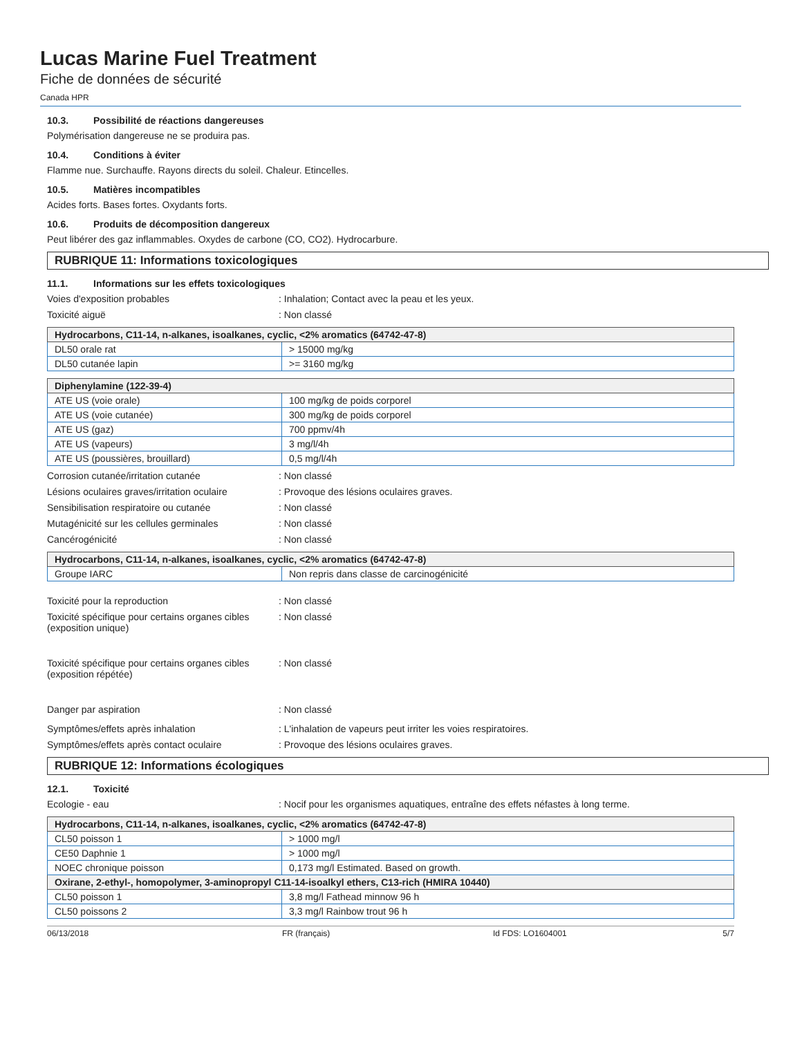Lucas Marine Fuel Treatment
Fiche de données de sécurité
Canada HPR
10.3. Possibilité de réactions dangereuses
Polymérisation dangereuse ne se produira pas.
10.4. Conditions à éviter
Flamme nue. Surchauffe. Rayons directs du soleil. Chaleur. Etincelles.
10.5. Matières incompatibles
Acides forts. Bases fortes. Oxydants forts.
10.6. Produits de décomposition dangereux
Peut libérer des gaz inflammables. Oxydes de carbone (CO, CO2). Hydrocarbure.
RUBRIQUE 11: Informations toxicologiques
11.1. Informations sur les effets toxicologiques
Voies d'exposition probables : Inhalation; Contact avec la peau et les yeux.
Toxicité aiguë : Non classé
| Hydrocarbons, C11-14, n-alkanes, isoalkanes, cyclic, <2% aromatics (64742-47-8) | |
| --- | --- |
| DL50 orale rat | > 15000 mg/kg |
| DL50 cutanée lapin | >= 3160 mg/kg |
| Diphenylamine (122-39-4) | |
| --- | --- |
| ATE US (voie orale) | 100 mg/kg de poids corporel |
| ATE US (voie cutanée) | 300 mg/kg de poids corporel |
| ATE US (gaz) | 700 ppmv/4h |
| ATE US (vapeurs) | 3 mg/l/4h |
| ATE US (poussières, brouillard) | 0,5 mg/l/4h |
Corrosion cutanée/irritation cutanée : Non classé
Lésions oculaires graves/irritation oculaire
: Provoque des lésions oculaires graves.
Sensibilisation respiratoire ou cutanée : Non classé
Mutagénicité sur les cellules germinales
: Non classé
Cancérogénicité : Non classé
| Hydrocarbons, C11-14, n-alkanes, isoalkanes, cyclic, <2% aromatics (64742-47-8) | |
| --- | --- |
| Groupe IARC | Non repris dans classe de carcinogénicité |
Toxicité pour la reproduction : Non classé
Toxicité spécifique pour certains organes cibles (exposition unique)
: Non classé
Toxicité spécifique pour certains organes cibles (exposition répétée)
: Non classé
Danger par aspiration : Non classé
Symptômes/effets après inhalation : L'inhalation de vapeurs peut irriter les voies respiratoires.
Symptômes/effets après contact oculaire : Provoque des lésions oculaires graves.
RUBRIQUE 12: Informations écologiques
12.1. Toxicité
Ecologie - eau : Nocif pour les organismes aquatiques, entraîne des effets néfastes à long terme.
| Hydrocarbons, C11-14, n-alkanes, isoalkanes, cyclic, <2% aromatics (64742-47-8) | |
| --- | --- |
| CL50 poisson 1 | > 1000 mg/l |
| CE50 Daphnie 1 | > 1000 mg/l |
| NOEC chronique poisson | 0,173 mg/l Estimated. Based on growth. |
| Oxirane, 2-ethyl-, homopolymer, 3-aminopropyl C11-14-isoalkyl ethers, C13-rich (HMIRA 10440) | |
| CL50 poisson 1 | 3,8 mg/l Fathead minnow 96 h |
| CL50 poissons 2 | 3,3 mg/l Rainbow trout 96 h |
06/13/2018 FR (français) Id FDS: LO1604001 5/7